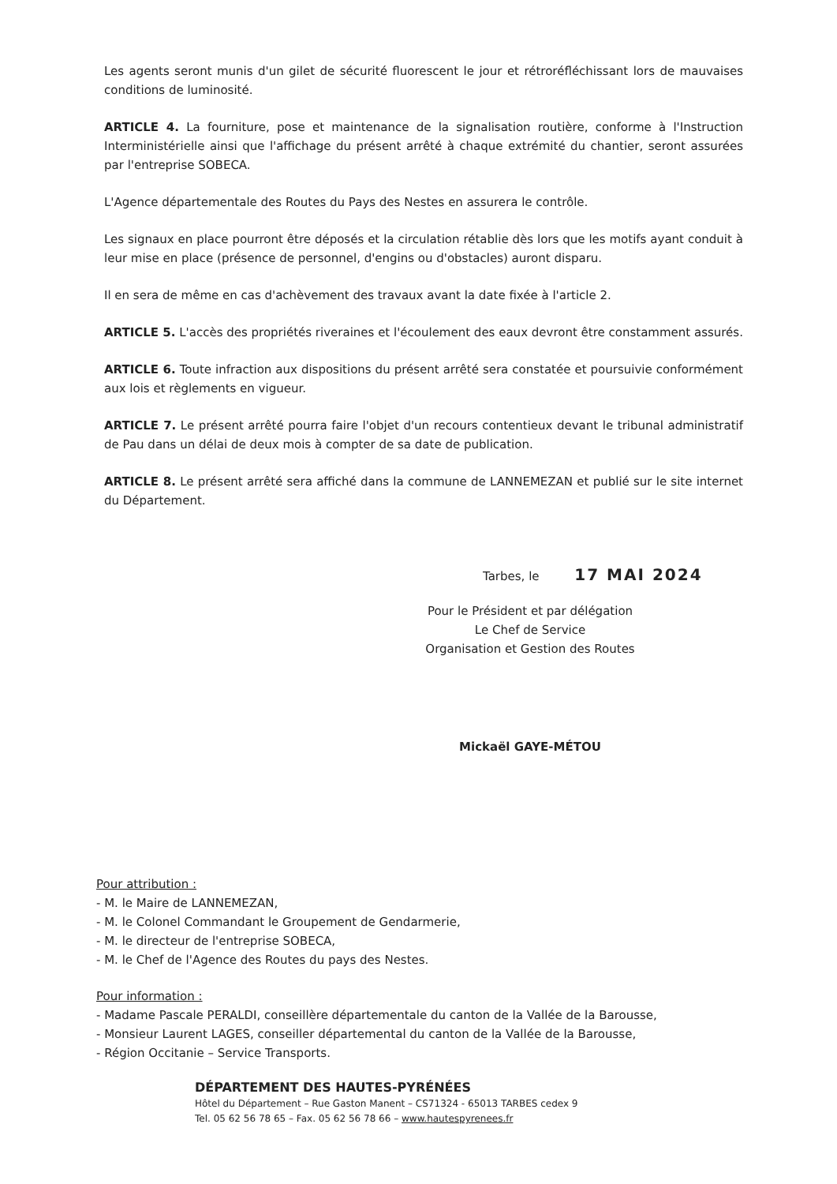Les agents seront munis d'un gilet de sécurité fluorescent le jour et rétroréfléchissant lors de mauvaises conditions de luminosité.
ARTICLE 4. La fourniture, pose et maintenance de la signalisation routière, conforme à l'Instruction Interministérielle ainsi que l'affichage du présent arrêté à chaque extrémité du chantier, seront assurées par l'entreprise SOBECA.
L'Agence départementale des Routes du Pays des Nestes en assurera le contrôle.
Les signaux en place pourront être déposés et la circulation rétablie dès lors que les motifs ayant conduit à leur mise en place (présence de personnel, d'engins ou d'obstacles) auront disparu.
Il en sera de même en cas d'achèvement des travaux avant la date fixée à l'article 2.
ARTICLE 5. L'accès des propriétés riveraines et l'écoulement des eaux devront être constamment assurés.
ARTICLE 6. Toute infraction aux dispositions du présent arrêté sera constatée et poursuivie conformément aux lois et règlements en vigueur.
ARTICLE 7. Le présent arrêté pourra faire l'objet d'un recours contentieux devant le tribunal administratif de Pau dans un délai de deux mois à compter de sa date de publication.
ARTICLE 8. Le présent arrêté sera affiché dans la commune de LANNEMEZAN et publié sur le site internet du Département.
Tarbes, le 17 MAI 2024
Pour le Président et par délégation
Le Chef de Service
Organisation et Gestion des Routes
Mickaël GAYE-MÉTOU
Pour attribution :
- M. le Maire de LANNEMEZAN,
- M. le Colonel Commandant le Groupement de Gendarmerie,
- M. le directeur de l'entreprise SOBECA,
- M. le Chef de l'Agence des Routes du pays des Nestes.
Pour information :
- Madame Pascale PERALDI, conseillère départementale du canton de la Vallée de la Barousse,
- Monsieur Laurent LAGES, conseiller départemental du canton de la Vallée de la Barousse,
- Région Occitanie – Service Transports.
DÉPARTEMENT DES HAUTES-PYRÉNÉES
Hôtel du Département – Rue Gaston Manent – CS71324 - 65013 TARBES cedex 9
Tel. 05 62 56 78 65 – Fax. 05 62 56 78 66 – www.hautespyrenees.fr